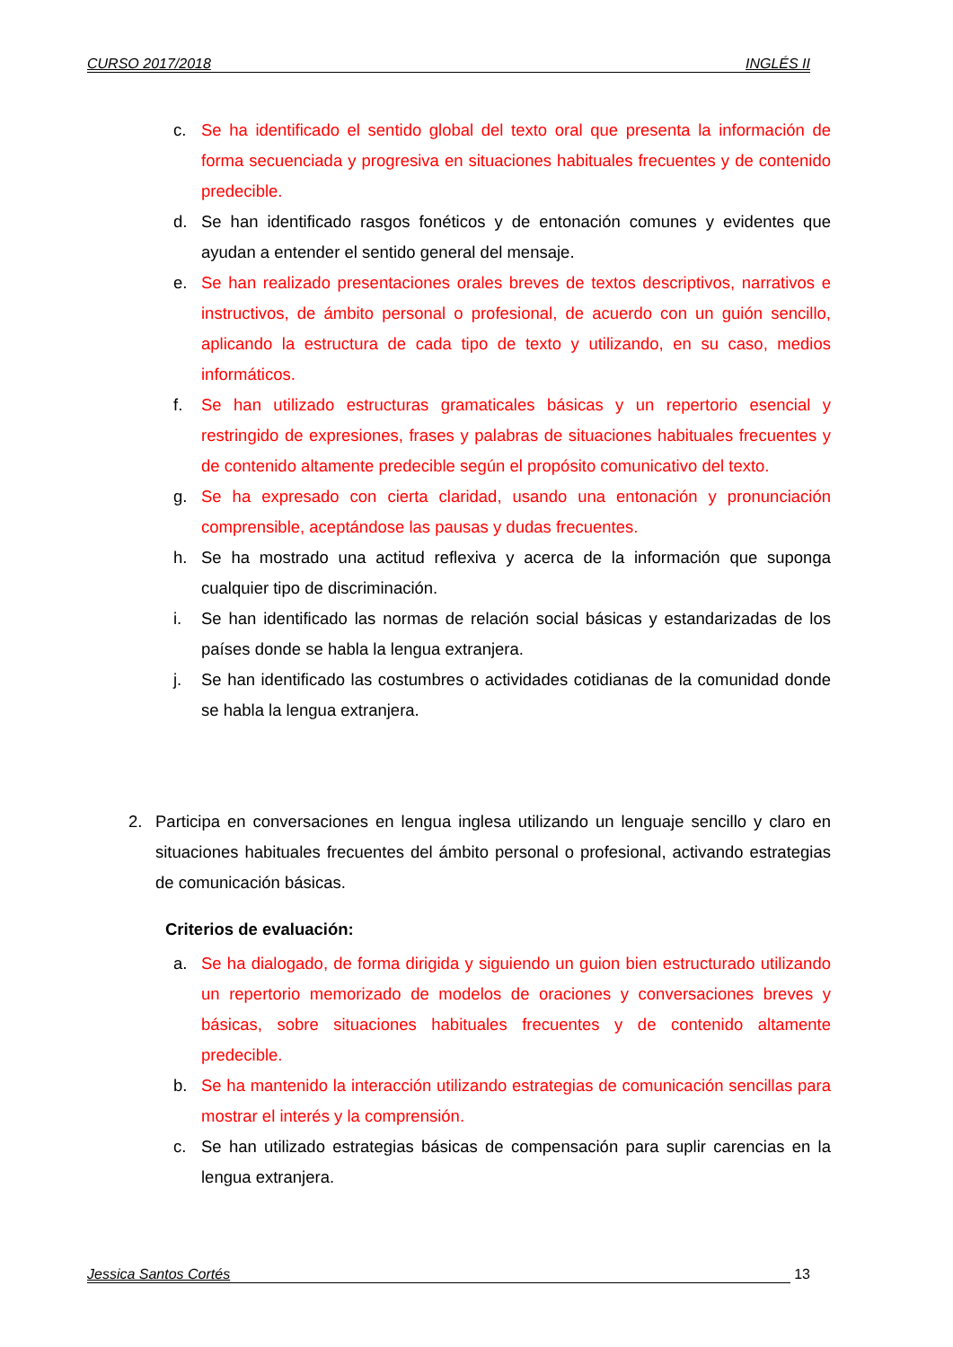CURSO 2017/2018 INGLÉS II
c. Se ha identificado el sentido global del texto oral que presenta la información de forma secuenciada y progresiva en situaciones habituales frecuentes y de contenido predecible.
d. Se han identificado rasgos fonéticos y de entonación comunes y evidentes que ayudan a entender el sentido general del mensaje.
e. Se han realizado presentaciones orales breves de textos descriptivos, narrativos e instructivos, de ámbito personal o profesional, de acuerdo con un guión sencillo, aplicando la estructura de cada tipo de texto y utilizando, en su caso, medios informáticos.
f. Se han utilizado estructuras gramaticales básicas y un repertorio esencial y restringido de expresiones, frases y palabras de situaciones habituales frecuentes y de contenido altamente predecible según el propósito comunicativo del texto.
g. Se ha expresado con cierta claridad, usando una entonación y pronunciación comprensible, aceptándose las pausas y dudas frecuentes.
h. Se ha mostrado una actitud reflexiva y acerca de la información que suponga cualquier tipo de discriminación.
i. Se han identificado las normas de relación social básicas y estandarizadas de los países donde se habla la lengua extranjera.
j. Se han identificado las costumbres o actividades cotidianas de la comunidad donde se habla la lengua extranjera.
2. Participa en conversaciones en lengua inglesa utilizando un lenguaje sencillo y claro en situaciones habituales frecuentes del ámbito personal o profesional, activando estrategias de comunicación básicas.
Criterios de evaluación:
a. Se ha dialogado, de forma dirigida y siguiendo un guion bien estructurado utilizando un repertorio memorizado de modelos de oraciones y conversaciones breves y básicas, sobre situaciones habituales frecuentes y de contenido altamente predecible.
b. Se ha mantenido la interacción utilizando estrategias de comunicación sencillas para mostrar el interés y la comprensión.
c. Se han utilizado estrategias básicas de compensación para suplir carencias en la lengua extranjera.
Jessica Santos Cortés 13